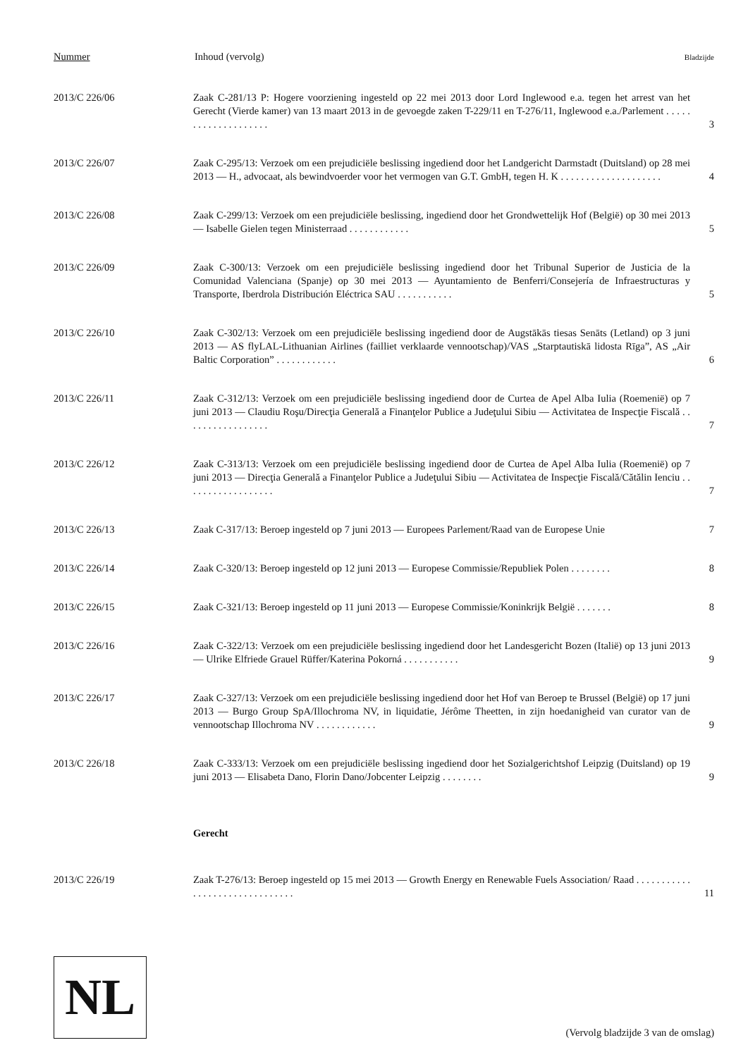Nummer Inhoud (vervolg) Bladzijde
2013/C 226/06 Zaak C-281/13 P: Hogere voorziening ingesteld op 22 mei 2013 door Lord Inglewood e.a. tegen het arrest van het Gerecht (Vierde kamer) van 13 maart 2013 in de gevoegde zaken T-229/11 en T-276/11, Inglewood e.a./Parlement . . . . . . . . . . . . . . . . . . . . 3
2013/C 226/07 Zaak C-295/13: Verzoek om een prejudiciële beslissing ingediend door het Landgericht Darmstadt (Duitsland) op 28 mei 2013 — H., advocaat, als bewindvoerder voor het vermogen van G.T. GmbH, tegen H. K . . . . . . . . . . . . . . . . . . . . 4
2013/C 226/08 Zaak C-299/13: Verzoek om een prejudiciële beslissing, ingediend door het Grondwettelijk Hof (België) op 30 mei 2013 — Isabelle Gielen tegen Ministerraad . . . . . . . . . . . . 5
2013/C 226/09 Zaak C-300/13: Verzoek om een prejudiciële beslissing ingediend door het Tribunal Superior de Justicia de la Comunidad Valenciana (Spanje) op 30 mei 2013 — Ayuntamiento de Benferri/Consejería de Infraestructuras y Transporte, Iberdrola Distribución Eléctrica SAU . . . . . . . . . . . 5
2013/C 226/10 Zaak C-302/13: Verzoek om een prejudiciële beslissing ingediend door de Augstākās tiesas Senāts (Letland) op 3 juni 2013 — AS flyLAL-Lithuanian Airlines (failliet verklaarde vennootschap)/VAS „Starptautiskā lidosta Rīga”, AS „Air Baltic Corporation” . . . . . . . . . . . . 6
2013/C 226/11 Zaak C-312/13: Verzoek om een prejudiciële beslissing ingediend door de Curtea de Apel Alba Iulia (Roemenië) op 7 juni 2013 — Claudiu Roşu/Direcţia Generală a Finanţelor Publice a Judeţului Sibiu — Activitatea de Inspecţie Fiscală . . . . . . . . . . . . . . . . . 7
2013/C 226/12 Zaak C-313/13: Verzoek om een prejudiciële beslissing ingediend door de Curtea de Apel Alba Iulia (Roemenië) op 7 juni 2013 — Direcţia Generală a Finanţelor Publice a Judeţului Sibiu — Activitatea de Inspecţie Fiscală/Cătălin Ienciu . . . . . . . . . . . . . . . . . . 7
2013/C 226/13 Zaak C-317/13: Beroep ingesteld op 7 juni 2013 — Europees Parlement/Raad van de Europese Unie 7
2013/C 226/14 Zaak C-320/13: Beroep ingesteld op 12 juni 2013 — Europese Commissie/Republiek Polen . . . . . . . . 8
2013/C 226/15 Zaak C-321/13: Beroep ingesteld op 11 juni 2013 — Europese Commissie/Koninkrijk België . . . . . . . 8
2013/C 226/16 Zaak C-322/13: Verzoek om een prejudiciële beslissing ingediend door het Landesgericht Bozen (Italië) op 13 juni 2013 — Ulrike Elfriede Grauel Rüffer/Katerina Pokorná . . . . . . . . . . . 9
2013/C 226/17 Zaak C-327/13: Verzoek om een prejudiciële beslissing ingediend door het Hof van Beroep te Brussel (België) op 17 juni 2013 — Burgo Group SpA/Illochroma NV, in liquidatie, Jérôme Theetten, in zijn hoedanigheid van curator van de vennootschap Illochroma NV . . . . . . . . . . . . 9
2013/C 226/18 Zaak C-333/13: Verzoek om een prejudiciële beslissing ingediend door het Sozialgerichtshof Leipzig (Duitsland) op 19 juni 2013 — Elisabeta Dano, Florin Dano/Jobcenter Leipzig . . . . . . . . 9
Gerecht
2013/C 226/19 Zaak T-276/13: Beroep ingesteld op 15 mei 2013 — Growth Energy en Renewable Fuels Association/ Raad . . . . . . . . . . . . . . . . . . . . . . . . . . . . . . . 11
NL
(Vervolg bladzijde 3 van de omslag)